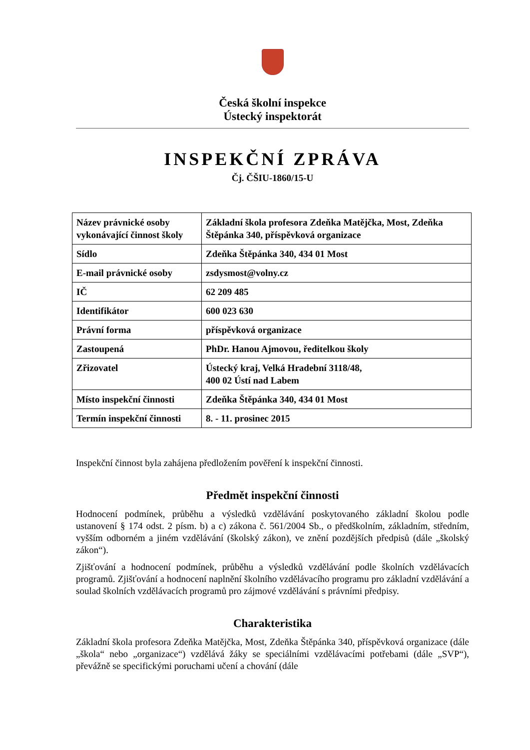Česká školní inspekce
Ústecký inspektorát
INSPEKČNÍ ZPRÁVA
Čj. ČŠIU-1860/15-U
| Název právnické osoby vykonávající činnost školy | Základní škola profesora Zdeňka Matějčka, Most, Zdeňka Štěpánka 340, příspěvková organizace |
| Sídlo | Zdeňka Štěpánka 340, 434 01 Most |
| E-mail právnické osoby | zsdysmost@volny.cz |
| IČ | 62 209 485 |
| Identifikátor | 600 023 630 |
| Právní forma | příspěvková organizace |
| Zastoupená | PhDr. Hanou Ajmovou, ředitelkou školy |
| Zřizovatel | Ústecký kraj, Velká Hradební 3118/48, 400 02 Ústí nad Labem |
| Místo inspekční činnosti | Zdeňka Štěpánka 340, 434 01 Most |
| Termín inspekční činnosti | 8. - 11. prosinec 2015 |
Inspekční činnost byla zahájena předložením pověření k inspekční činnosti.
Předmět inspekční činnosti
Hodnocení podmínek, průběhu a výsledků vzdělávání poskytovaného základní školou podle ustanovení § 174 odst. 2 písm. b) a c) zákona č. 561/2004 Sb., o předškolním, základním, středním, vyšším odborném a jiném vzdělávání (školský zákon), ve znění pozdějších předpisů (dále „školský zákon“).
Zjišťování a hodnocení podmínek, průběhu a výsledků vzdělávání podle školních vzdělávacích programů. Zjišťování a hodnocení naplnění školního vzdělávacího programu pro základní vzdělávání a soulad školních vzdělávacích programů pro zájmové vzdělávání s právními předpisy.
Charakteristika
Základní škola profesora Zdeňka Matějčka, Most, Zdeňka Štěpánka 340, příspěvková organizace (dále „škola“ nebo „organizace“) vzdělává žáky se speciálními vzdělávacími potřebami (dále „SVP“), převážně se specifickými poruchami učení a chování (dále